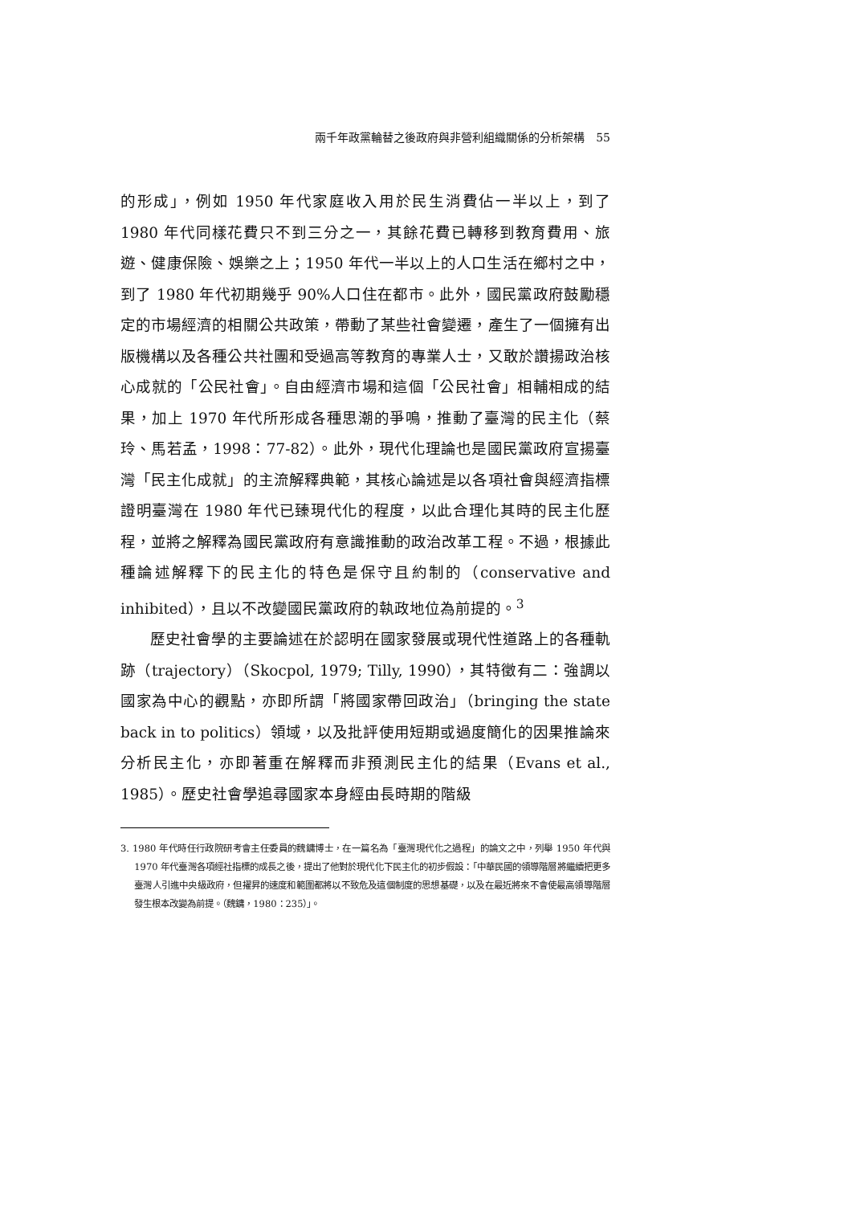兩千年政黨輪替之後政府與非營利組織關係的分析架構　55
的形成」，例如 1950 年代家庭收入用於民生消費佔一半以上，到了 1980 年代同樣花費只不到三分之一，其餘花費已轉移到教育費用、旅遊、健康保險、娛樂之上；1950 年代一半以上的人口生活在鄉村之中，到了 1980 年代初期幾乎 90%人口住在都市。此外，國民黨政府鼓勵穩定的市場經濟的相關公共政策，帶動了某些社會變遷，產生了一個擁有出版機構以及各種公共社團和受過高等教育的專業人士，又敢於讚揚政治核心成就的「公民社會」。自由經濟市場和這個「公民社會」相輔相成的結果，加上 1970 年代所形成各種思潮的爭鳴，推動了臺灣的民主化（蔡玲、馬若孟，1998：77-82）。此外，現代化理論也是國民黨政府宣揚臺灣「民主化成就」的主流解釋典範，其核心論述是以各項社會與經濟指標證明臺灣在 1980 年代已臻現代化的程度，以此合理化其時的民主化歷程，並將之解釋為國民黨政府有意識推動的政治改革工程。不過，根據此種論述解釋下的民主化的特色是保守且約制的（conservative and inhibited），且以不改變國民黨政府的執政地位為前提的。<sup>3</sup>
歷史社會學的主要論述在於認明在國家發展或現代性道路上的各種軌跡（trajectory）（Skocpol, 1979; Tilly, 1990），其特徵有二：強調以國家為中心的觀點，亦即所謂「將國家帶回政治」（bringing the state back in to politics）領域，以及批評使用短期或過度簡化的因果推論來分析民主化，亦即著重在解釋而非預測民主化的結果（Evans et al., 1985）。歷史社會學追尋國家本身經由長時期的階級
3. 1980 年代時任行政院研考會主任委員的魏鏞博士，在一篇名為「臺灣現代化之過程」的論文之中，列舉 1950 年代與 1970 年代臺灣各項經社指標的成長之後，提出了他對於現代化下民主化的初步假設：「中華民國的領導階層將繼續把更多臺灣人引進中央級政府，但擢昇的速度和範圍都將以不致危及這個制度的思想基礎，以及在最近將來不會使最高領導階層發生根本改變為前提。（魏鏞，1980：235）」。